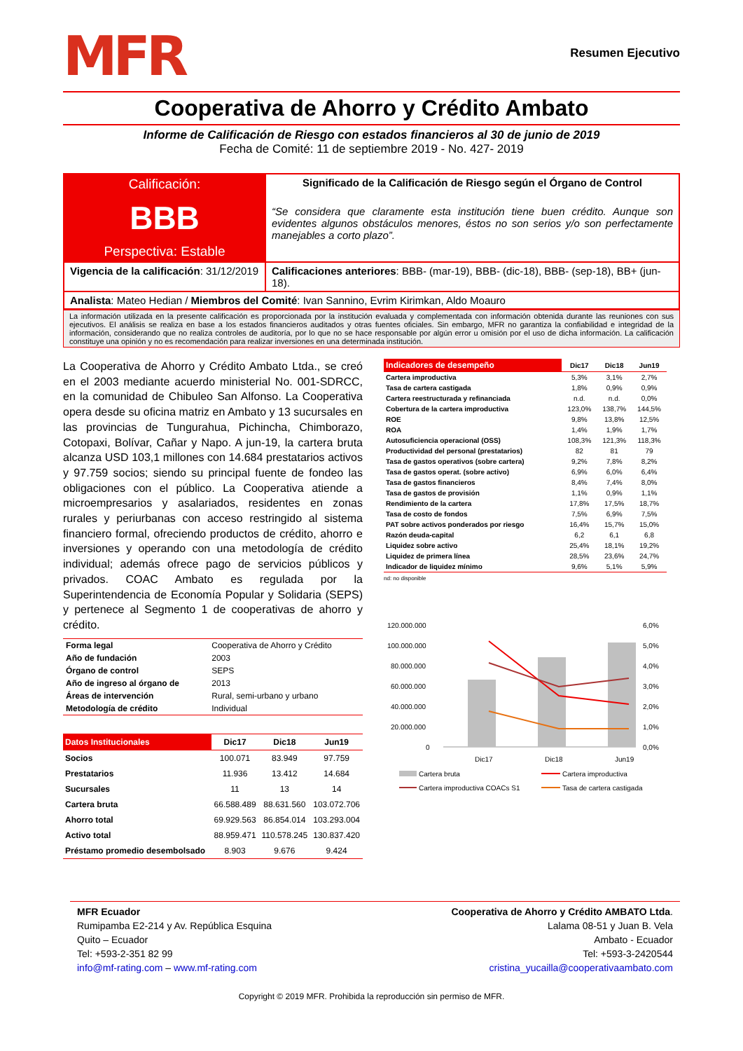MFR
Resumen Ejecutivo
Cooperativa de Ahorro y Crédito Ambato
Informe de Calificación de Riesgo con estados financieros al 30 de junio de 2019
Fecha de Comité: 11 de septiembre 2019 - No. 427- 2019
| Calificación: BBB Perspectiva: Estable | Significado de la Calificación de Riesgo según el Órgano de Control “Se considera que claramente esta institución tiene buen crédito. Aunque son evidentes algunos obstáculos menores, éstos no son serios y/o son perfectamente manejables a corto plazo”. |
| Vigencia de la calificación : 31/12/2019 | Calificaciones anteriores : BBB- (mar-19), BBB- (dic-18), BBB- (sep-18), BB+ (jun-18). |
| Analista : Mateo Hedian / Miembros del Comité : Ivan Sannino, Evrim Kirimkan, Aldo Moauro | |
La información utilizada en la presente calificación es proporcionada por la institución evaluada y complementada con información obtenida durante las reuniones con sus ejecutivos. El análisis se realiza en base a los estados financieros auditados y otras fuentes oficiales. Sin embargo, MFR no garantiza la confiabilidad e integridad de la información, considerando que no realiza controles de auditoría, por lo que no se hace responsable por algún error u omisión por el uso de dicha información. La calificación constituye una opinión y no es recomendación para realizar inversiones en una determinada institución.
La Cooperativa de Ahorro y Crédito Ambato Ltda., se creó en el 2003 mediante acuerdo ministerial No. 001-SDRCC, en la comunidad de Chibuleo San Alfonso. La Cooperativa opera desde su oficina matriz en Ambato y 13 sucursales en las provincias de Tungurahua, Pichincha, Chimborazo, Cotopaxi, Bolívar, Cañar y Napo. A jun-19, la cartera bruta alcanza USD 103,1 millones con 14.684 prestatarios activos y 97.759 socios; siendo su principal fuente de fondeo las obligaciones con el público. La Cooperativa atiende a microempresarios y asalariados, residentes en zonas rurales y periurbanas con acceso restringido al sistema financiero formal, ofreciendo productos de crédito, ahorro e inversiones y operando con una metodología de crédito individual; además ofrece pago de servicios públicos y privados. COAC Ambato es regulada por la Superintendencia de Economía Popular y Solidaria (SEPS) y pertenece al Segmento 1 de cooperativas de ahorro y crédito.
| Forma legal | Cooperativa de Ahorro y Crédito |
| Año de fundación | 2003 |
| Órgano de control | SEPS |
| Año de ingreso al órgano de | 2013 |
| Áreas de intervención | Rural, semi-urbano y urbano |
| Metodología de crédito | Individual |
| Datos Institucionales | Dic17 | Dic18 | Jun19 |
| --- | --- | --- | --- |
| Socios | 100.071 | 83.949 | 97.759 |
| Prestatarios | 11.936 | 13.412 | 14.684 |
| Sucursales | 11 | 13 | 14 |
| Cartera bruta | 66.588.489 | 88.631.560 | 103.072.706 |
| Ahorro total | 69.929.563 | 86.854.014 | 103.293.004 |
| Activo total | 88.959.471 | 110.578.245 | 130.837.420 |
| Préstamo promedio desembolsado | 8.903 | 9.676 | 9.424 |
| Indicadores de desempeño | Dic17 | Dic18 | Jun19 |
| --- | --- | --- | --- |
| Cartera improductiva | 5,3% | 3,1% | 2,7% |
| Tasa de cartera castigada | 1,8% | 0,9% | 0,9% |
| Cartera reestructurada y refinanciada | n.d. | n.d. | 0,0% |
| Cobertura de la cartera improductiva | 123,0% | 138,7% | 144,5% |
| ROE | 9,8% | 13,8% | 12,5% |
| ROA | 1,4% | 1,9% | 1,7% |
| Autosuficiencia operacional (OSS) | 108,3% | 121,3% | 118,3% |
| Productividad del personal (prestatarios) | 82 | 81 | 79 |
| Tasa de gastos operativos (sobre cartera) | 9,2% | 7,8% | 8,2% |
| Tasa de gastos operat. (sobre activo) | 6,9% | 6,0% | 6,4% |
| Tasa de gastos financieros | 8,4% | 7,4% | 8,0% |
| Tasa de gastos de provisión | 1,1% | 0,9% | 1,1% |
| Rendimiento de la cartera | 17,8% | 17,5% | 18,7% |
| Tasa de costo de fondos | 7,5% | 6,9% | 7,5% |
| PAT sobre activos ponderados por riesgo | 16,4% | 15,7% | 15,0% |
| Razón deuda-capital | 6,2 | 6,1 | 6,8 |
| Liquidez sobre activo | 25,4% | 18,1% | 19,2% |
| Liquidez de primera línea | 28,5% | 23,6% | 24,7% |
| Indicador de liquidez mínimo | 9,6% | 5,1% | 5,9% |
nd: no disponible
120.000.000
100.000.000
80.000.000
60.000.000
40.000.000
20.000.000
0
6,0%
5,0%
4,0%
3,0%
2,0%
1,0%
0,0%
Dic17
Dic18
Jun19
Cartera bruta
Cartera improductiva
Cartera improductiva COACs S1
Tasa de cartera castigada
MFR Ecuador
Rumipamba E2-214 y Av. República Esquina
Quito – Ecuador
Tel: +593-2-351 82 99
info@mf-rating.com – www.mf-rating.com
Cooperativa de Ahorro y Crédito AMBATO Ltda.
Lalama 08-51 y Juan B. Vela
Ambato - Ecuador
Tel: +593-3-2420544
cristina_yucailla@cooperativaambato.com
Copyright © 2019 MFR. Prohibida la reproducción sin permiso de MFR.